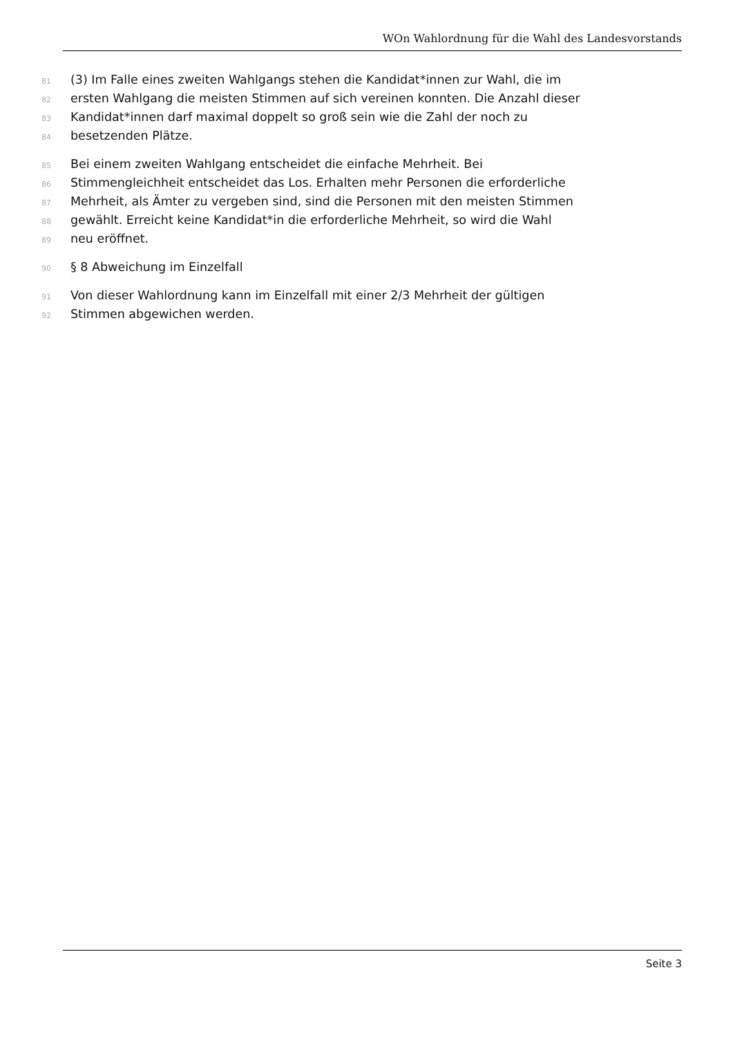WOn Wahlordnung für die Wahl des Landesvorstands
81 (3) Im Falle eines zweiten Wahlgangs stehen die Kandidat*innen zur Wahl, die im
82 ersten Wahlgang die meisten Stimmen auf sich vereinen konnten. Die Anzahl dieser
83 Kandidat*innen darf maximal doppelt so groß sein wie die Zahl der noch zu
84 besetzenden Plätze.
85 Bei einem zweiten Wahlgang entscheidet die einfache Mehrheit. Bei
86 Stimmengleichheit entscheidet das Los. Erhalten mehr Personen die erforderliche
87 Mehrheit, als Ämter zu vergeben sind, sind die Personen mit den meisten Stimmen
88 gewählt. Erreicht keine Kandidat*in die erforderliche Mehrheit, so wird die Wahl
89 neu eröffnet.
90 § 8 Abweichung im Einzelfall
91 Von dieser Wahlordnung kann im Einzelfall mit einer 2/3 Mehrheit der gültigen
92 Stimmen abgewichen werden.
Seite 3